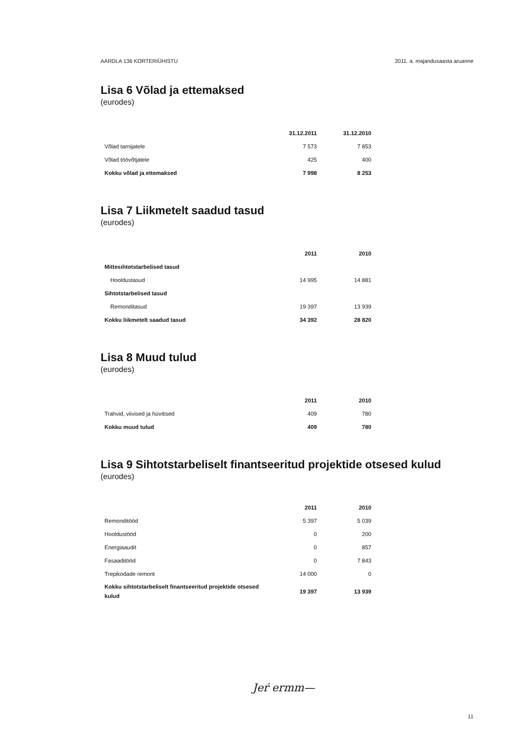AARDLA 136 KORTERIÜHISTU 2011. a. majandusaasta aruanne
Lisa 6 Võlad ja ettemaksed
(eurodes)
| | 31.12.2011 | 31.12.2010 |
| --- | --- | --- |
| Võlad tarnijatele | 7 573 | 7 853 |
| Võlad töövõtjatele | 425 | 400 |
| Kokku võlad ja ettemaksed | 7 998 | 8 253 |
Lisa 7 Liikmetelt saadud tasud
(eurodes)
| | 2011 | 2010 |
| --- | --- | --- |
| Mittesihtotstarbelised tasud | | |
| Hooldustasud | 14 995 | 14 881 |
| Sihtotstarbelised tasud | | |
| Remonditasud | 19 397 | 13 939 |
| Kokku liikmetelt saadud tasud | 34 392 | 28 820 |
Lisa 8 Muud tulud
(eurodes)
| | 2011 | 2010 |
| --- | --- | --- |
| Trahvid, viivised ja hüvitised | 409 | 780 |
| Kokku muud tulud | 409 | 780 |
Lisa 9 Sihtotstarbeliselt finantseeritud projektide otsesed kulud
(eurodes)
| | 2011 | 2010 |
| --- | --- | --- |
| Remonditööd | 5 397 | 5 039 |
| Hooldustööd | 0 | 200 |
| Energiaaudit | 0 | 857 |
| Fasaaditööd | 0 | 7 843 |
| Trepikodade remont | 14 000 | 0 |
| Kokku sihtotstarbeliselt finantseeritud projektide otsesed kulud | 19 397 | 13 939 |
Jeŕ ermm—
11